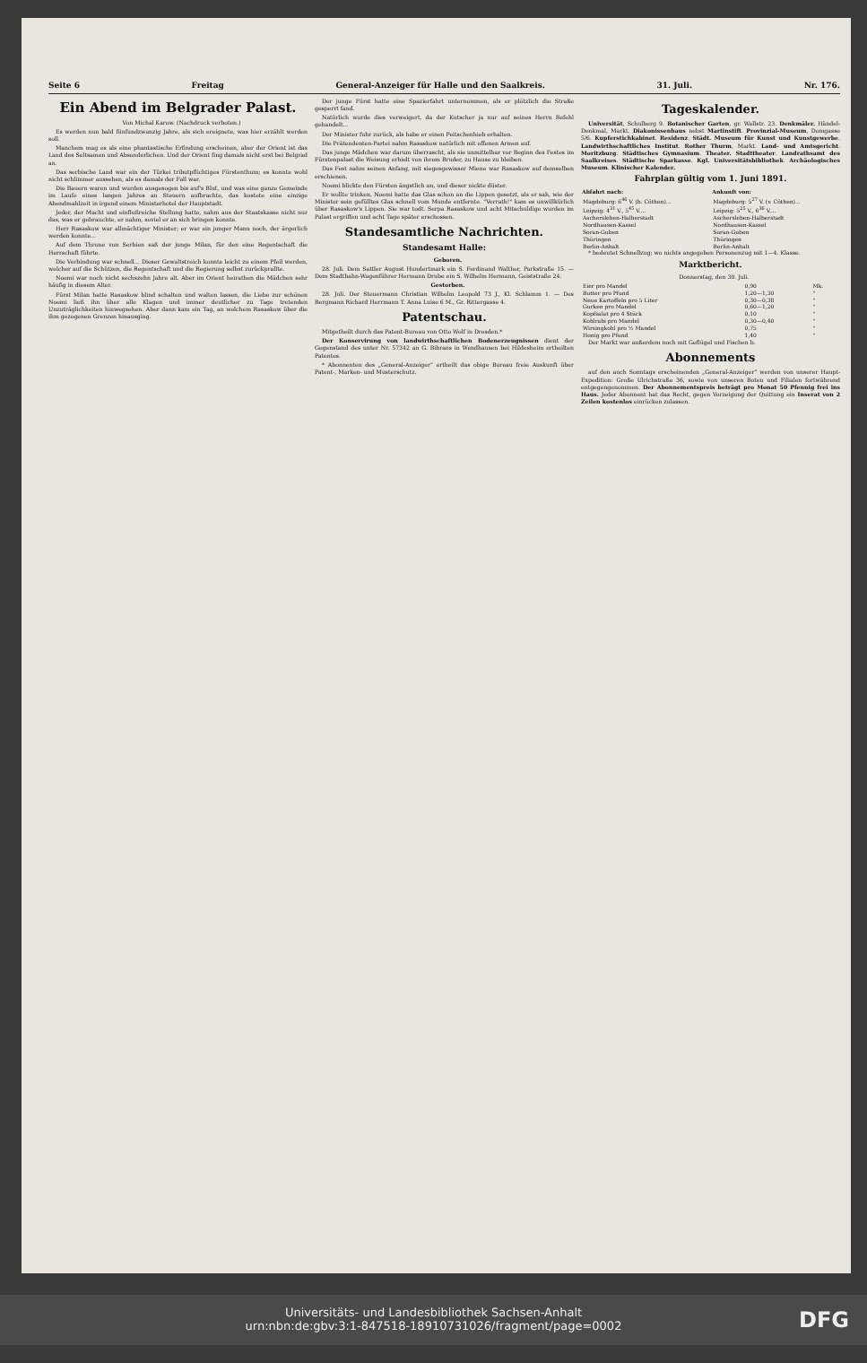Seite 6 Freitag General-Anzeiger für Halle und den Saalkreis. 31. Juli. Nr. 176.
Ein Abend im Belgrader Palast.
Von Michal Karow. (Nachdruck verboten.)
Es werden nun bald fünfundzwanzig Jahre, als sich ereignete, was hier erzählt werden soll.
Manchem mag es als eine phantastische Erfindung erscheinen, aber der Orient ist das Land des Seltsamen und Absonderlichen. Und der Orient fing damals nicht erst bei Belgrad an.
Das serbische Land war ein der Türkei tributpflichtiges Fürstenthum; es konnte wohl nicht schlimmer aussehen, als es damals der Fall war.
Die Bauern waren und wurden ausgesogen bis auf's Blut, und was eine ganze Gemeinde im Laufe eines langen Jahres an Steuern aufbrachte, das kostete eine einzige Abendmahlzeit in irgend einem Ministerhotel der Hauptstadt.
Jeder, der Macht und einflußreiche Stellung hatte, nahm aus der Staatskasse nicht nur das, was er gebrauchte, er nahm, soviel er an sich bringen konnte.
Herr Rasaskow war allmächtiger Minister; er war ein junger Mann noch, der ärgerlich werden konnte...
Auf dem Throne von Serbien saß der junge Milan, für den eine Regentschaft die Herrschaft führte.
Die Verbindung war schnell... Dieser Gewaltstreich konnte leicht zu einem Pfeil werden, welcher auf die Schützen, die Regentschaft und die Regierung selbst zurückprallte.
Noemi war noch nicht sechszehn Jahre alt. Aber im Orient heirathen die Mädchen sehr häufig in diesem Alter.
Fürst Milan hatte Rasaskow blind schalten und walten lassen, die Liebe zur schönen Noemi ließ ihn über alle Klagen und immer deutlicher zu Tage tretenden Unzuträglichkeiten hinwegsehen. Aber dann kam ein Tag, an welchem Rasaskow über die ihm gezogenen Grenzen hinausging.
Der junge Fürst hatte eine Spazierfahrt unternommen, als er plötzlich die Straße gesperrt fand.
Natürlich wurde dies verweigert, da der Kutscher ja nur auf seines Herrn Befehl gehandelt...
Der Minister fuhr zurück, als habe er einen Peitschenhieb erhalten.
Die Prätendenten-Partei nahm Rasaskow natürlich mit offenen Armen auf.
Das junge Mädchen war darum überrascht, als sie unmittelbar vor Beginn des Festes im Fürstenpalast die Weisung erhielt von ihrem Bruder, zu Hause zu bleiben.
Das Fest nahm seinen Anfang, mit siegesgewisser Miene war Rasaskow auf demselben erschienen.
Noemi blickte den Fürsten ängstlich an, und dieser nickte düster.
Er wollte trinken, Noemi hatte das Glas schon an die Lippen gesetzt, als er sah, wie der Minister sein gefülltes Glas schnell vom Munde entfernte. "Verrath!" kam es unwillkürlich über Rasaskow's Lippen. Sie war todt. Serpa Rasaskow und acht Mitschuldige wurden im Palast ergriffen und acht Tage später erschossen.
Standesamtliche Nachrichten.
Standesamt Halle:
Geboren.
28. Juli. Dem Sattler August Hundertmark ein S. Ferdinand Walther, Parkstraße 15. — Dem Stadtbahn-Wagenführer Hermann Drube ein S. Wilhelm Hermann, Geiststraße 24.
Gestorben.
28. Juli. Der Steuermann Christian Wilhelm Leopold 73 J., Kl. Schlamm 1. — Des Bergmann Richard Herrmann T. Anna Luise 6 M., Gr. Rittergasse 4.
Patentschau.
Mitgetheilt durch das Patent-Bureau von Otto Wolf in Dresden.*
Der Konservirung von landwirthschaftlichen Bodenerzeugnissen dient der Gegenstand des unter Nr. 57342 an G. Bibrans in Wendhausen bei Hildesheim ertheilten Patentes.
* Abonnenten des „General-Anzeiger“ ertheilt das obige Bureau freie Auskunft über Patent-, Marken- und Musterschutz.
Tageskalender.
Universität, Schulberg 9. Botanischer Garten, gr. Wallstr. 23. Denkmäler. Händel-Denkmal, Markt. Diakonissenhaus nebst Martinstift. Provinzial-Museum, Domgasse 5/6. Kupferstichkabinet. Residenz. Städt. Museum für Kunst und Kunstgewerbe. Landwirthschaftliches Institut. Rother Thurm, Markt. Land- und Amtsgericht. Moritzburg. Städtisches Gymnasium. Theater. Stadttheater. Landrathsamt des Saalkreises. Städtische Sparkasse. Kgl. Universitätsbibliothek. Archäologisches Museum. Klinischer Kalender.
Fahrplan gültig vom 1. Juni 1891.
| Abfahrt nach: | Ankunft von: |
| --- | --- |
| Magdeburg: 6<sup>46</sup> V. (b. Cöthen)... | Magdeburg: 5<sup>27</sup> V. (v. Cöthen)... |
| Leipzig: 4<sup>31</sup> V., 5<sup>45</sup> V.... | Leipzig: 5<sup>25</sup> V., 6<sup>36</sup> V.... |
| Aschersleben-Halberstadt | Aschersleben-Halberstadt |
| Nordhausen-Kassel | Nordhausen-Kassel |
| Soran-Guben | Soran-Guben |
| Thüringen | Thüringen |
| Berlin-Anhalt | Berlin-Anhalt |
* bedeutet Schnellzug; wo nichts angegeben Personenzug mit 1—4. Klasse.
Marktbericht.
Donnerstag, den 30. Juli.
| Eier pro Mandel | 0,90 | Mk. |
| Butter pro Pfund | 1,20—1,30 | " |
| Neue Kartoffeln pro 5 Liter | 0,30—0,38 | " |
| Gurken pro Mandel | 0,60—1,20 | " |
| Kopfsalat pro 4 Stück | 0,10 | " |
| Kohlrabi pro Mandel | 0,30—0,40 | " |
| Wirsingkohl pro ½ Mandel | 0,75 | " |
| Honig pro Pfund | 1,40 | " |
Der Markt war außerdem noch mit Geflügel und Fischen b.
Abonnements
auf den auch Sonntags erscheinenden „General-Anzeiger“ werden von unserer Haupt-Expedition: Große Ulrichstraße 36, sowie von unseren Boten und Filialen fortwährend entgegengenommen. Der Abonnementspreis beträgt pro Monat 50 Pfennig frei ins Haus. Jeder Abonnent hat das Recht, gegen Vorzeigung der Quittung ein Inserat von 2 Zeilen kostenlos einrücken zulassen.
Universitäts- und Landesbibliothek Sachsen-Anhalt
urn:nbn:de:gbv:3:1-847518-18910731026/fragment/page=0002
DFG